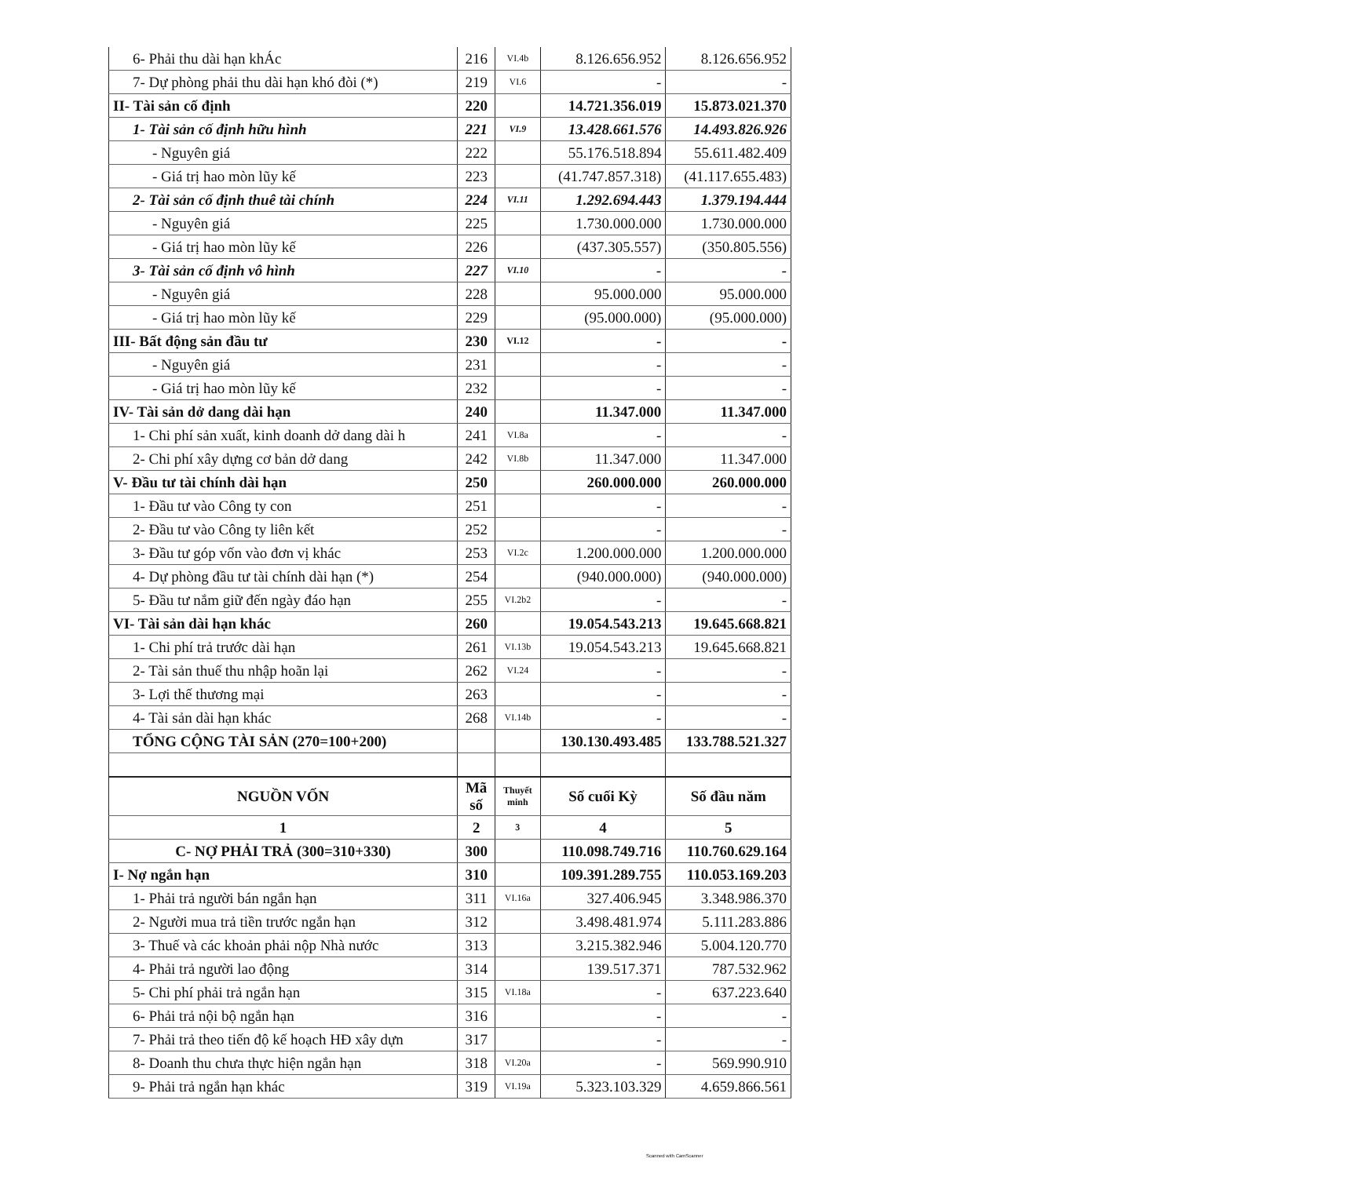| 6- Phải thu dài hạn khÁc | 216 | VI.4b | 8.126.656.952 | 8.126.656.952 |
| 7- Dự phòng phải thu dài hạn khó đòi (*) | 219 | VI.6 | - | - |
| II- Tài sản cố định | 220 | | 14.721.356.019 | 15.873.021.370 |
| 1- Tài sản cố định hữu hình | 221 | VI.9 | 13.428.661.576 | 14.493.826.926 |
| - Nguyên giá | 222 | | 55.176.518.894 | 55.611.482.409 |
| - Giá trị hao mòn lũy kế | 223 | | (41.747.857.318) | (41.117.655.483) |
| 2- Tài sản cố định thuê tài chính | 224 | VI.11 | 1.292.694.443 | 1.379.194.444 |
| - Nguyên giá | 225 | | 1.730.000.000 | 1.730.000.000 |
| - Giá trị hao mòn lũy kế | 226 | | (437.305.557) | (350.805.556) |
| 3- Tài sản cố định vô hình | 227 | VI.10 | - | - |
| - Nguyên giá | 228 | | 95.000.000 | 95.000.000 |
| - Giá trị hao mòn lũy kế | 229 | | (95.000.000) | (95.000.000) |
| III- Bất động sản đầu tư | 230 | VI.12 | - | - |
| - Nguyên giá | 231 | | - | - |
| - Giá trị hao mòn lũy kế | 232 | | - | - |
| IV- Tài sản dở dang dài hạn | 240 | | 11.347.000 | 11.347.000 |
| 1- Chi phí sản xuất, kinh doanh dở dang dài h | 241 | VI.8a | - | - |
| 2- Chi phí xây dựng cơ bản dở dang | 242 | VI.8b | 11.347.000 | 11.347.000 |
| V- Đầu tư tài chính dài hạn | 250 | | 260.000.000 | 260.000.000 |
| 1- Đầu tư vào Công ty con | 251 | | - | - |
| 2- Đầu tư vào Công ty liên kết | 252 | | - | - |
| 3- Đầu tư góp vốn vào đơn vị khác | 253 | VI.2c | 1.200.000.000 | 1.200.000.000 |
| 4- Dự phòng đầu tư tài chính dài hạn (*) | 254 | | (940.000.000) | (940.000.000) |
| 5- Đầu tư nắm giữ đến ngày đáo hạn | 255 | VI.2b2 | - | - |
| VI- Tài sản dài hạn khác | 260 | | 19.054.543.213 | 19.645.668.821 |
| 1- Chi phí trả trước dài hạn | 261 | VI.13b | 19.054.543.213 | 19.645.668.821 |
| 2- Tài sản thuế thu nhập hoãn lại | 262 | VI.24 | - | - |
| 3- Lợi thế thương mại | 263 | | - | - |
| 4- Tài sản dài hạn khác | 268 | VI.14b | - | - |
| TỔNG CỘNG TÀI SẢN (270=100+200) | | | 130.130.493.485 | 133.788.521.327 |
| NGUỒN VỐN | Mã số | Thuyết minh | Số cuối Kỳ | Số đầu năm |
| 1 | 2 | 3 | 4 | 5 |
| C- NỢ PHẢI TRẢ (300=310+330) | 300 | | 110.098.749.716 | 110.760.629.164 |
| I- Nợ ngắn hạn | 310 | | 109.391.289.755 | 110.053.169.203 |
| 1- Phải trả người bán ngắn hạn | 311 | VI.16a | 327.406.945 | 3.348.986.370 |
| 2- Người mua trả tiền trước ngắn hạn | 312 | | 3.498.481.974 | 5.111.283.886 |
| 3- Thuế và các khoản phải nộp Nhà nước | 313 | | 3.215.382.946 | 5.004.120.770 |
| 4- Phải trả người lao động | 314 | | 139.517.371 | 787.532.962 |
| 5- Chi phí phải trả ngắn hạn | 315 | VI.18a | - | 637.223.640 |
| 6- Phải trả nội bộ ngắn hạn | 316 | | - | - |
| 7- Phải trả theo tiến độ kế hoạch HĐ xây dựn | 317 | | - | - |
| 8- Doanh thu chưa thực hiện ngắn hạn | 318 | VI.20a | - | 569.990.910 |
| 9- Phải trả ngắn hạn khác | 319 | VI.19a | 5.323.103.329 | 4.659.866.561 |
Scanned with CamScanner